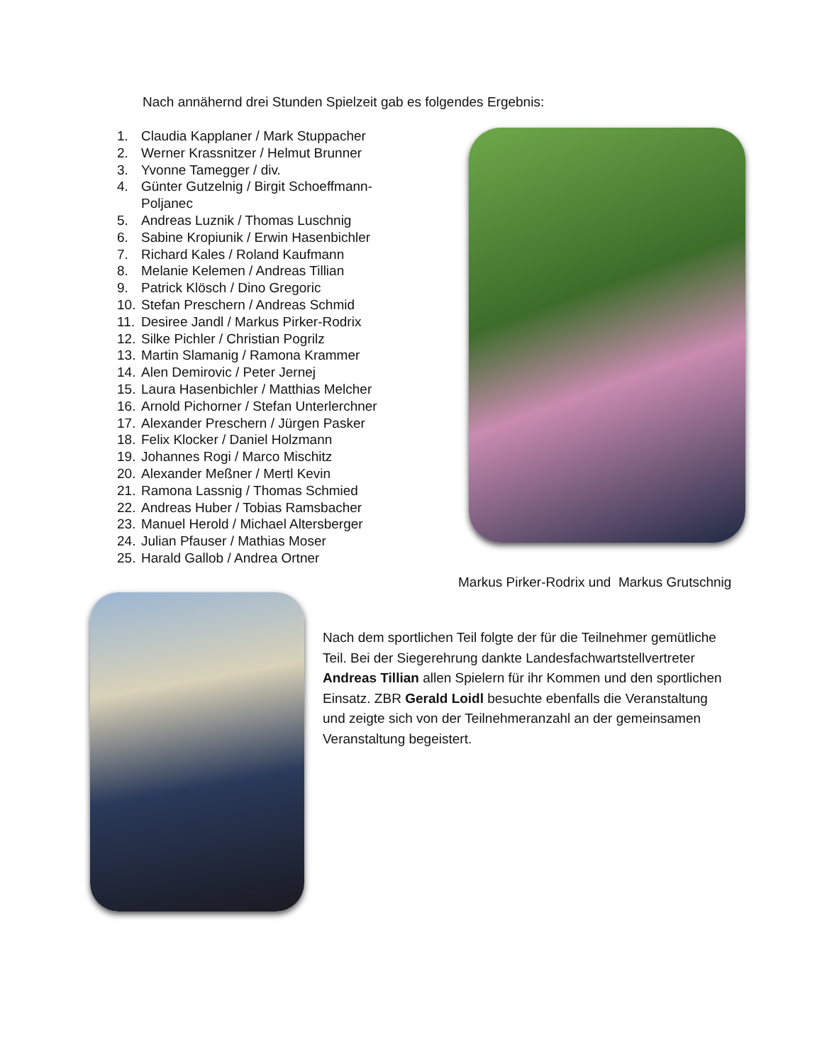Nach annähernd drei Stunden Spielzeit gab es folgendes Ergebnis:
1. Claudia Kapplaner / Mark Stuppacher
2. Werner Krassnitzer / Helmut Brunner
3. Yvonne Tamegger / div.
4. Günter Gutzelnig / Birgit Schoeffmann-Poljanec
5. Andreas Luznik / Thomas Luschnig
6. Sabine Kropiunik / Erwin Hasenbichler
7. Richard Kales / Roland Kaufmann
8. Melanie Kelemen / Andreas Tillian
9. Patrick Klösch / Dino Gregoric
10. Stefan Preschern / Andreas Schmid
11. Desiree Jandl / Markus Pirker-Rodrix
12. Silke Pichler / Christian Pogrilz
13. Martin Slamanig / Ramona Krammer
14. Alen Demirovic / Peter Jernej
15. Laura Hasenbichler / Matthias Melcher
16. Arnold Pichorner / Stefan Unterlerchner
17. Alexander Preschern / Jürgen Pasker
18. Felix Klocker / Daniel Holzmann
19. Johannes Rogi / Marco Mischitz
20. Alexander Meßner / Mertl Kevin
21. Ramona Lassnig / Thomas Schmied
22. Andreas Huber / Tobias Ramsbacher
23. Manuel Herold / Michael Altersberger
24. Julian Pfauser / Mathias Moser
25. Harald Gallob / Andrea Ortner
Markus Pirker-Rodrix und Markus Grutschnig
Nach dem sportlichen Teil folgte der für die Teilnehmer gemütliche Teil. Bei der Siegerehrung dankte Landesfachwartstellvertreter Andreas Tillian allen Spielern für ihr Kommen und den sportlichen Einsatz. ZBR Gerald Loidl besuchte ebenfalls die Veranstaltung und zeigte sich von der Teilnehmeranzahl an der gemeinsamen Veranstaltung begeistert.